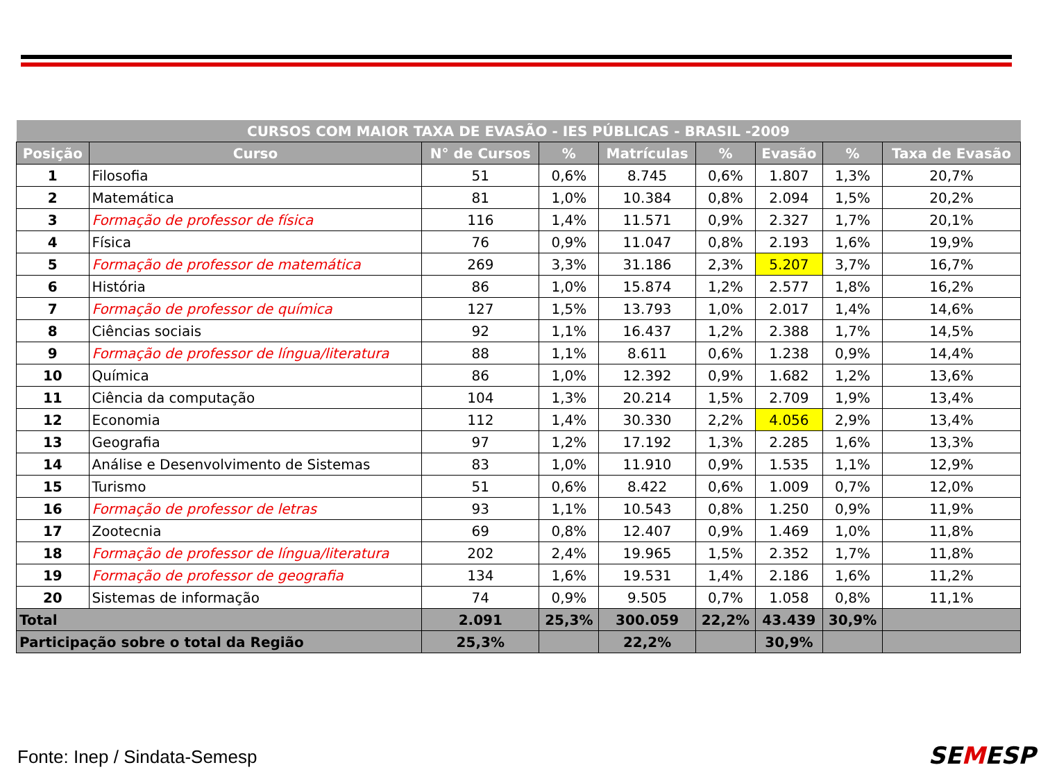| CURSOS COM MAIOR TAXA DE EVASÃO - IES PÚBLICAS - BRASIL -2009 | | | | | | | | |
| --- | --- | --- | --- | --- | --- | --- | --- | --- |
| Posição | Curso | N° de Cursos | % | Matrículas | % | Evasão | % | Taxa de Evasão |
| 1 | Filosofia | 51 | 0,6% | 8.745 | 0,6% | 1.807 | 1,3% | 20,7% |
| 2 | Matemática | 81 | 1,0% | 10.384 | 0,8% | 2.094 | 1,5% | 20,2% |
| 3 | Formação de professor de física | 116 | 1,4% | 11.571 | 0,9% | 2.327 | 1,7% | 20,1% |
| 4 | Física | 76 | 0,9% | 11.047 | 0,8% | 2.193 | 1,6% | 19,9% |
| 5 | Formação de professor de matemática | 269 | 3,3% | 31.186 | 2,3% | 5.207 | 3,7% | 16,7% |
| 6 | História | 86 | 1,0% | 15.874 | 1,2% | 2.577 | 1,8% | 16,2% |
| 7 | Formação de professor de química | 127 | 1,5% | 13.793 | 1,0% | 2.017 | 1,4% | 14,6% |
| 8 | Ciências sociais | 92 | 1,1% | 16.437 | 1,2% | 2.388 | 1,7% | 14,5% |
| 9 | Formação de professor de língua/literatura | 88 | 1,1% | 8.611 | 0,6% | 1.238 | 0,9% | 14,4% |
| 10 | Química | 86 | 1,0% | 12.392 | 0,9% | 1.682 | 1,2% | 13,6% |
| 11 | Ciência da computação | 104 | 1,3% | 20.214 | 1,5% | 2.709 | 1,9% | 13,4% |
| 12 | Economia | 112 | 1,4% | 30.330 | 2,2% | 4.056 | 2,9% | 13,4% |
| 13 | Geografia | 97 | 1,2% | 17.192 | 1,3% | 2.285 | 1,6% | 13,3% |
| 14 | Análise e Desenvolvimento de Sistemas | 83 | 1,0% | 11.910 | 0,9% | 1.535 | 1,1% | 12,9% |
| 15 | Turismo | 51 | 0,6% | 8.422 | 0,6% | 1.009 | 0,7% | 12,0% |
| 16 | Formação de professor de letras | 93 | 1,1% | 10.543 | 0,8% | 1.250 | 0,9% | 11,9% |
| 17 | Zootecnia | 69 | 0,8% | 12.407 | 0,9% | 1.469 | 1,0% | 11,8% |
| 18 | Formação de professor de língua/literatura | 202 | 2,4% | 19.965 | 1,5% | 2.352 | 1,7% | 11,8% |
| 19 | Formação de professor de geografia | 134 | 1,6% | 19.531 | 1,4% | 2.186 | 1,6% | 11,2% |
| 20 | Sistemas de informação | 74 | 0,9% | 9.505 | 0,7% | 1.058 | 0,8% | 11,1% |
| Total | | 2.091 | 25,3% | 300.059 | 22,2% | 43.439 | 30,9% | |
| Participação sobre o total da Região | | 25,3% | | 22,2% | | 30,9% | | |
Fonte: Inep / Sindata-Semesp SEMESP